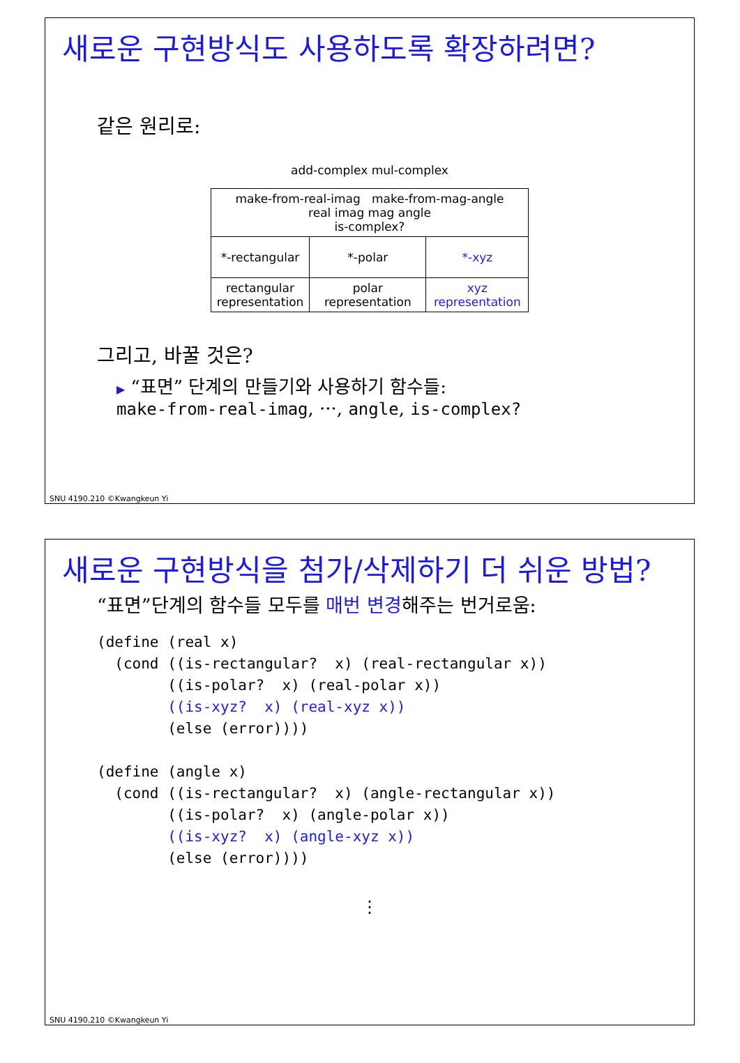새로운 구현방식도 사용하도록 확장하려면?
같은 원리로:
add-complex mul-complex
| make-from-real-imag make-from-mag-angle real imag mag angle is-complex? | | |
| *-rectangular | *-polar | *-xyz |
| rectangular representation | polar representation | xyz representation |
그리고, 바꿀 것은?
▶ “표면” 단계의 만들기와 사용하기 함수들:
make-from-real-imag, ···, angle, is-complex?
SNU 4190.210 ©Kwangkeun Yi
새로운 구현방식을 첨가/삭제하기 더 쉬운 방법?
“표면”단계의 함수들 모두를 매번 변경해주는 번거로움:
(define (real x)
  (cond ((is-rectangular?  x) (real-rectangular x))
        ((is-polar?  x) (real-polar x))
        ((is-xyz?  x) (real-xyz x))
        (else (error))))

(define (angle x)
  (cond ((is-rectangular?  x) (angle-rectangular x))
        ((is-polar?  x) (angle-polar x))
        ((is-xyz?  x) (angle-xyz x))
        (else (error))))
⋮
SNU 4190.210 ©Kwangkeun Yi